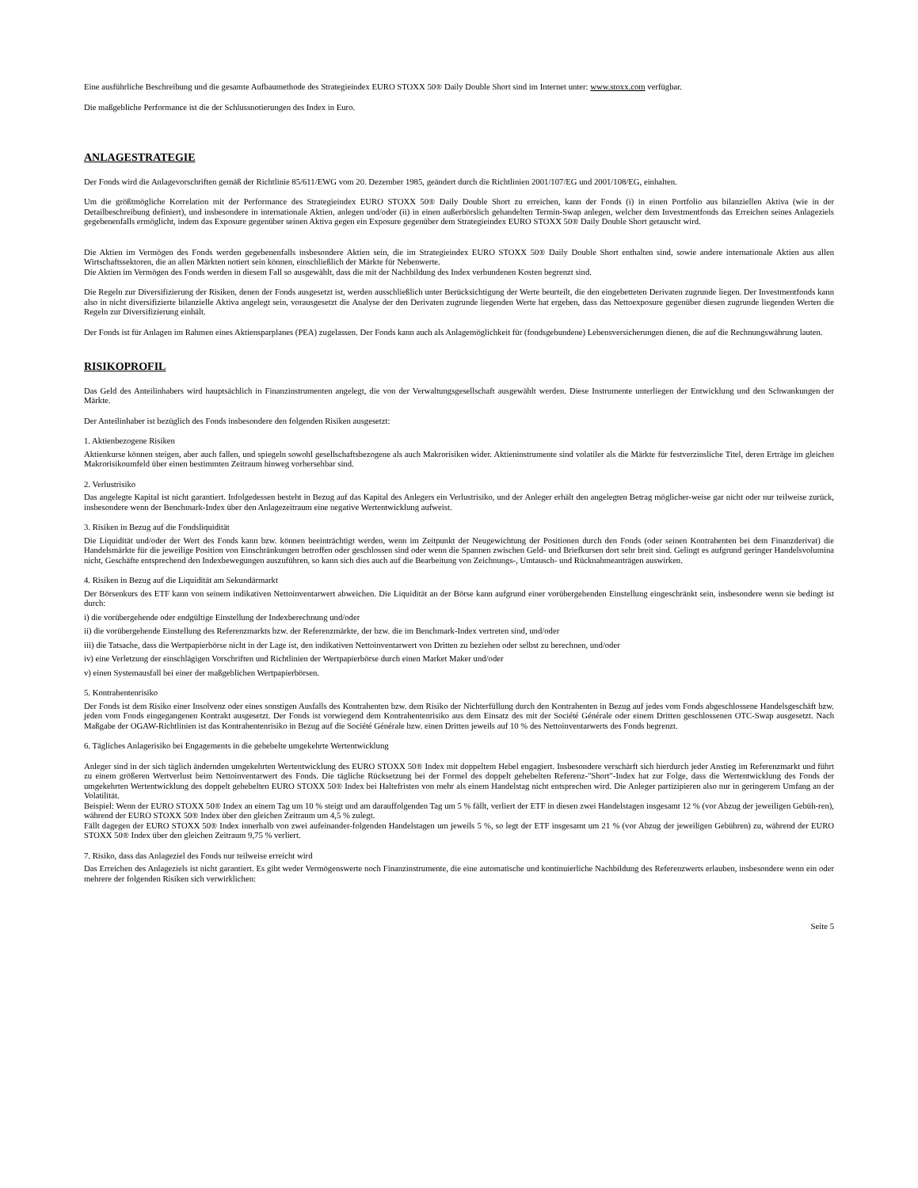Eine ausführliche Beschreibung und die gesamte Aufbaumethode des Strategieindex EURO STOXX 50® Daily Double Short sind im Internet unter: www.stoxx.com verfügbar.
Die maßgebliche Performance ist die der Schlussnotierungen des Index in Euro.
ANLAGESTRATEGIE
Der Fonds wird die Anlagevorschriften gemäß der Richtlinie 85/611/EWG vom 20. Dezember 1985, geändert durch die Richtlinien 2001/107/EG und 2001/108/EG, einhalten.
Um die größtmögliche Korrelation mit der Performance des Strategieindex EURO STOXX 50® Daily Double Short zu erreichen, kann der Fonds (i) in einen Portfolio aus bilanziellen Aktiva (wie in der Detailbeschreibung definiert), und insbesondere in internationale Aktien, anlegen und/oder (ii) in einen außerbörslich gehandelten Termin-Swap anlegen, welcher dem Investmentfonds das Erreichen seines Anlageziels gegebenenfalls ermöglicht, indem das Exposure gegenüber seinen Aktiva gegen ein Exposure gegenüber dem Strategieindex EURO STOXX 50® Daily Double Short getauscht wird.
Die Aktien im Vermögen des Fonds werden gegebenenfalls insbesondere Aktien sein, die im Strategieindex EURO STOXX 50® Daily Double Short enthalten sind, sowie andere internationale Aktien aus allen Wirtschaftssektoren, die an allen Märkten notiert sein können, einschließlich der Märkte für Nebenwerte.
Die Aktien im Vermögen des Fonds werden in diesem Fall so ausgewählt, dass die mit der Nachbildung des Index verbundenen Kosten begrenzt sind.
Die Regeln zur Diversifizierung der Risiken, denen der Fonds ausgesetzt ist, werden ausschließlich unter Berücksichtigung der Werte beurteilt, die den eingebetteten Derivaten zugrunde liegen. Der Investmentfonds kann also in nicht diversifizierte bilanzielle Aktiva angelegt sein, vorausgesetzt die Analyse der den Derivaten zugrunde liegenden Werte hat ergeben, dass das Nettoexposure gegenüber diesen zugrunde liegenden Werten die Regeln zur Diversifizierung einhält.
Der Fonds ist für Anlagen im Rahmen eines Aktiensparplanes (PEA) zugelassen. Der Fonds kann auch als Anlagemöglichkeit für (fondsgebundene) Lebensversicherungen dienen, die auf die Rechnungswährung lauten.
RISIKOPROFIL
Das Geld des Anteilinhabers wird hauptsächlich in Finanzinstrumenten angelegt, die von der Verwaltungsgesellschaft ausgewählt werden. Diese Instrumente unterliegen der Entwicklung und den Schwankungen der Märkte.
Der Anteilinhaber ist bezüglich des Fonds insbesondere den folgenden Risiken ausgesetzt:
1. Aktienbezogene Risiken
Aktienkurse können steigen, aber auch fallen, und spiegeln sowohl gesellschaftsbezogene als auch Makrorisiken wider. Aktieninstrumente sind volatiler als die Märkte für festverzinsliche Titel, deren Erträge im gleichen Makrorisikoumfeld über einen bestimmten Zeitraum hinweg vorhersehbar sind.
2. Verlustrisiko
Das angelegte Kapital ist nicht garantiert. Infolgedessen besteht in Bezug auf das Kapital des Anlegers ein Verlustrisiko, und der Anleger erhält den angelegten Betrag möglicher-weise gar nicht oder nur teilweise zurück, insbesondere wenn der Benchmark-Index über den Anlagezeitraum eine negative Wertentwicklung aufweist.
3. Risiken in Bezug auf die Fondsliquidität
Die Liquidität und/oder der Wert des Fonds kann bzw. können beeinträchtigt werden, wenn im Zeitpunkt der Neugewichtung der Positionen durch den Fonds (oder seinen Kontrahenten bei dem Finanzderivat) die Handelsmärkte für die jeweilige Position von Einschränkungen betroffen oder geschlossen sind oder wenn die Spannen zwischen Geld- und Briefkursen dort sehr breit sind. Gelingt es aufgrund geringer Handelsvolumina nicht, Geschäfte entsprechend den Indexbewegungen auszuführen, so kann sich dies auch auf die Bearbeitung von Zeichnungs-, Umtausch- und Rücknahmeanträgen auswirken.
4. Risiken in Bezug auf die Liquidität am Sekundärmarkt
Der Börsenkurs des ETF kann von seinem indikativen Nettoinventarwert abweichen. Die Liquidität an der Börse kann aufgrund einer vorübergehenden Einstellung eingeschränkt sein, insbesondere wenn sie bedingt ist durch:
i) die vorübergehende oder endgültige Einstellung der Indexberechnung und/oder
ii) die vorübergehende Einstellung des Referenzmarkts bzw. der Referenzmärkte, der bzw. die im Benchmark-Index vertreten sind, und/oder
iii) die Tatsache, dass die Wertpapierbörse nicht in der Lage ist, den indikativen Nettoinventarwert von Dritten zu beziehen oder selbst zu berechnen, und/oder
iv) eine Verletzung der einschlägigen Vorschriften und Richtlinien der Wertpapierbörse durch einen Market Maker und/oder
v) einen Systemausfall bei einer der maßgeblichen Wertpapierbörsen.
5. Kontrahentenrisiko
Der Fonds ist dem Risiko einer Insolvenz oder eines sonstigen Ausfalls des Kontrahenten bzw. dem Risiko der Nichterfüllung durch den Kontrahenten in Bezug auf jedes vom Fonds abgeschlossene Handelsgeschäft bzw. jeden vom Fonds eingegangenen Kontrakt ausgesetzt. Der Fonds ist vorwiegend dem Kontrahentenrisiko aus dem Einsatz des mit der Société Générale oder einem Dritten geschlossenen OTC-Swap ausgesetzt. Nach Maßgabe der OGAW-Richtlinien ist das Kontrahentenrisiko in Bezug auf die Société Générale bzw. einen Dritten jeweils auf 10 % des Nettoinventarwerts des Fonds begrenzt.
6. Tägliches Anlagerisiko bei Engagements in die gehebelte umgekehrte Wertentwicklung
Anleger sind in der sich täglich ändernden umgekehrten Wertentwicklung des EURO STOXX 50® Index mit doppeltem Hebel engagiert. Insbesondere verschärft sich hierdurch jeder Anstieg im Referenzmarkt und führt zu einem größeren Wertverlust beim Nettoinventarwert des Fonds. Die tägliche Rücksetzung bei der Formel des doppelt gehebelten Referenz-"Short"-Index hat zur Folge, dass die Wertentwicklung des Fonds der umgekehrten Wertentwicklung des doppelt gehebelten EURO STOXX 50® Index bei Haltefristen von mehr als einem Handelstag nicht entsprechen wird. Die Anleger partizipieren also nur in geringerem Umfang an der Volatilität.
Beispiel: Wenn der EURO STOXX 50® Index an einem Tag um 10 % steigt und am darauffolgenden Tag um 5 % fällt, verliert der ETF in diesen zwei Handelstagen insgesamt 12 % (vor Abzug der jeweiligen Gebüh-ren), während der EURO STOXX 50® Index über den gleichen Zeitraum um 4,5 % zulegt.
Fällt dagegen der EURO STOXX 50® Index innerhalb von zwei aufeinander-folgenden Handelstagen um jeweils 5 %, so legt der ETF insgesamt um 21 % (vor Abzug der jeweiligen Gebühren) zu, während der EURO STOXX 50® Index über den gleichen Zeitraum 9,75 % verliert.
7. Risiko, dass das Anlageziel des Fonds nur teilweise erreicht wird
Das Erreichen des Anlageziels ist nicht garantiert. Es gibt weder Vermögenswerte noch Finanzinstrumente, die eine automatische und kontinuierliche Nachbildung des Referenzwerts erlauben, insbesondere wenn ein oder mehrere der folgenden Risiken sich verwirklichen:
Seite 5